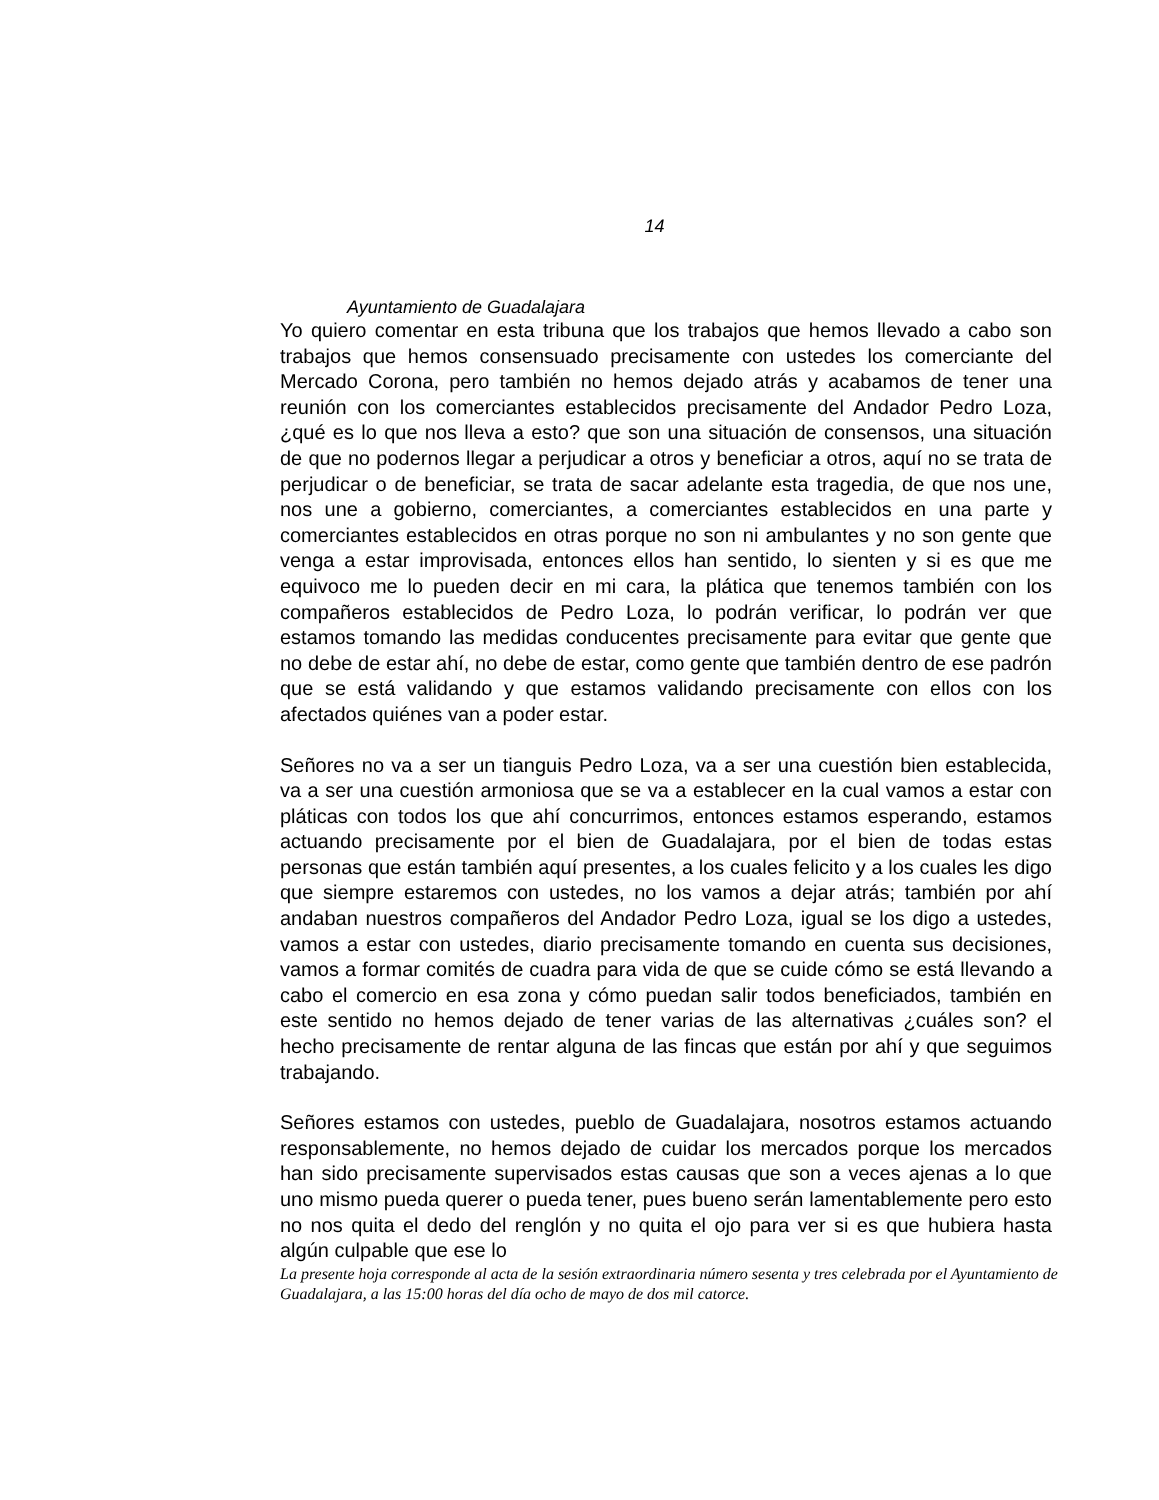14
Ayuntamiento de Guadalajara
Yo quiero comentar en esta tribuna que los trabajos que hemos llevado a cabo son trabajos que hemos consensuado precisamente con ustedes los comerciante del Mercado Corona, pero también no hemos dejado atrás y acabamos de tener una reunión con los comerciantes establecidos precisamente del Andador Pedro Loza, ¿qué es lo que nos lleva a esto? que son una situación de consensos, una situación de que no podernos llegar a perjudicar a otros y beneficiar a otros, aquí no se trata de perjudicar o de beneficiar, se trata de sacar adelante esta tragedia, de que nos une, nos une a gobierno, comerciantes, a comerciantes establecidos en una parte y comerciantes establecidos en otras porque no son ni ambulantes y no son gente que venga a estar improvisada, entonces ellos han sentido, lo sienten y si es que me equivoco me lo pueden decir en mi cara, la plática que tenemos también con los compañeros establecidos de Pedro Loza, lo podrán verificar, lo podrán ver que estamos tomando las medidas conducentes precisamente para evitar que gente que no debe de estar ahí, no debe de estar, como gente que también dentro de ese padrón que se está validando y que estamos validando precisamente con ellos con los afectados quiénes van a poder estar.
Señores no va a ser un tianguis Pedro Loza, va a ser una cuestión bien establecida, va a ser una cuestión armoniosa que se va a establecer en la cual vamos a estar con pláticas con todos los que ahí concurrimos, entonces estamos esperando, estamos actuando precisamente por el bien de Guadalajara, por el bien de todas estas personas que están también aquí presentes, a los cuales felicito y a los cuales les digo que siempre estaremos con ustedes, no los vamos a dejar atrás; también por ahí andaban nuestros compañeros del Andador Pedro Loza, igual se los digo a ustedes, vamos a estar con ustedes, diario precisamente tomando en cuenta sus decisiones, vamos a formar comités de cuadra para vida de que se cuide cómo se está llevando a cabo el comercio en esa zona y cómo puedan salir todos beneficiados, también en este sentido no hemos dejado de tener varias de las alternativas ¿cuáles son? el hecho precisamente de rentar alguna de las fincas que están por ahí y que seguimos trabajando.
Señores estamos con ustedes, pueblo de Guadalajara, nosotros estamos actuando responsablemente, no hemos dejado de cuidar los mercados porque los mercados han sido precisamente supervisados estas causas que son a veces ajenas a lo que uno mismo pueda querer o pueda tener, pues bueno serán lamentablemente pero esto no nos quita el dedo del renglón y no quita el ojo para ver si es que hubiera hasta algún culpable que ese lo
La presente hoja corresponde al acta de la sesión extraordinaria número sesenta y tres celebrada por el Ayuntamiento de Guadalajara, a las 15:00 horas del día ocho de mayo de dos mil catorce.